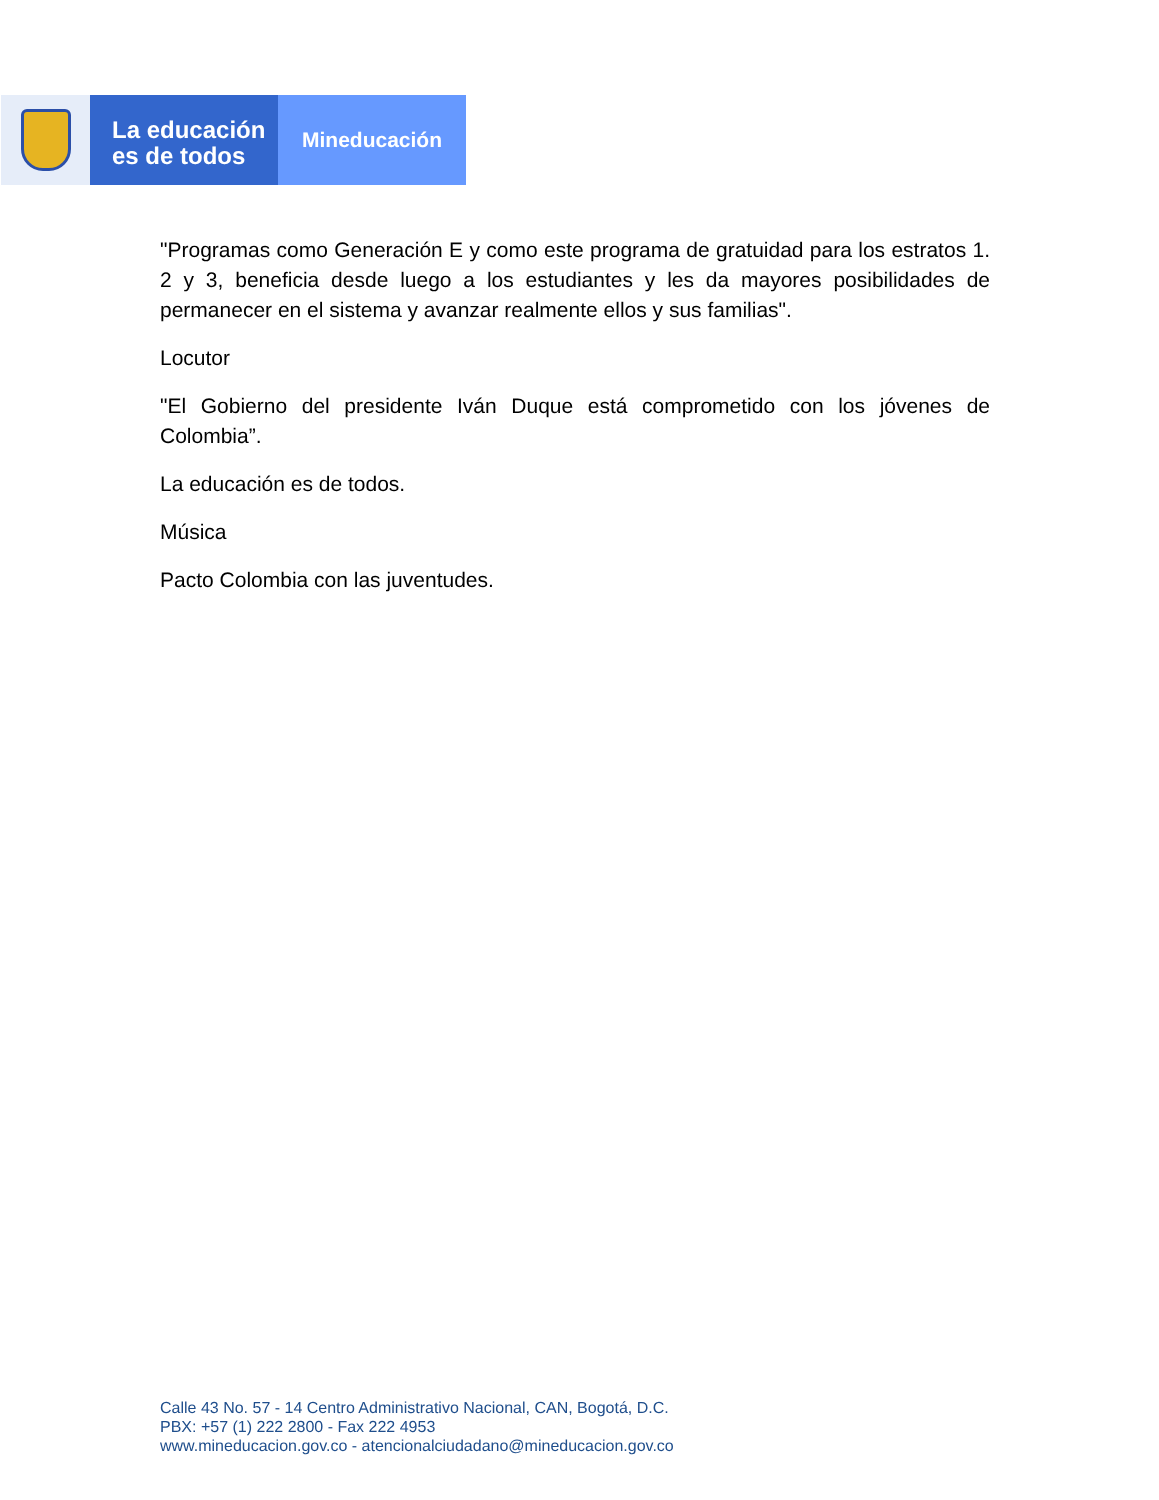La educación
es de todos
Mineducación
"Programas como Generación E y como este programa de gratuidad para los estratos 1. 2 y 3, beneficia desde luego a los estudiantes y les da mayores posibilidades de permanecer en el sistema y avanzar realmente ellos y sus familias".
Locutor
"El Gobierno del presidente Iván Duque está comprometido con los jóvenes de Colombia”.
La educación es de todos.
Música
Pacto Colombia con las juventudes.
Calle 43 No. 57 - 14 Centro Administrativo Nacional, CAN, Bogotá, D.C.
PBX: +57 (1) 222 2800 - Fax 222 4953
www.mineducacion.gov.co - atencionalciudadano@mineducacion.gov.co